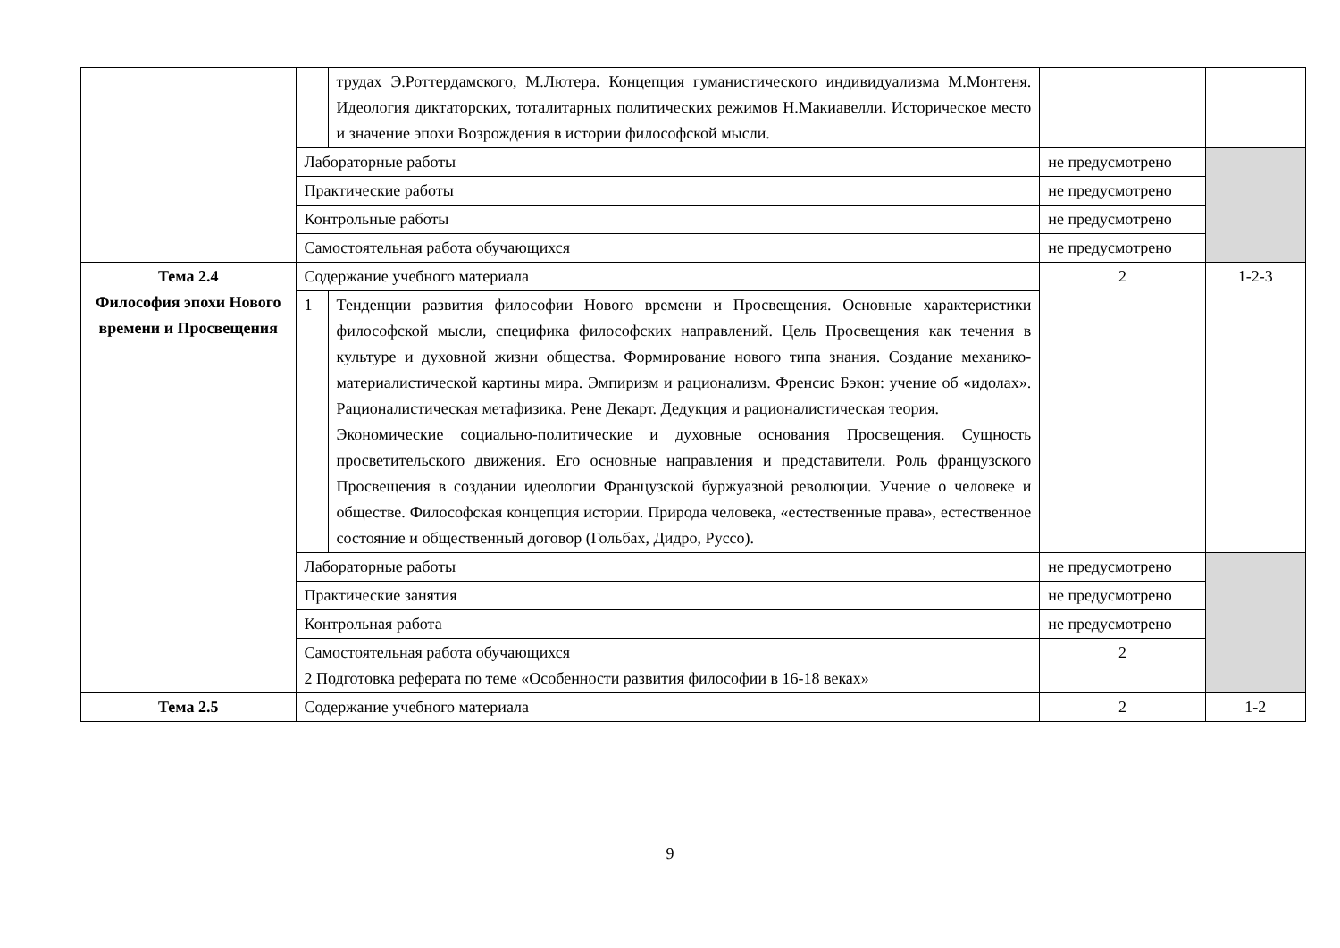| | | трудах Э.Роттердамского, М.Лютера. Концепция гуманистического индивидуализма М.Монтеня. Идеология диктаторских, тоталитарных политических режимов Н.Макиавелли. Историческое место и значение эпохи Возрождения в истории философской мысли. | | |
| | Лабораторные работы | | не предусмотрено | |
| | Практические работы | | не предусмотрено | |
| | Контрольные работы | | не предусмотрено | |
| | Самостоятельная работа обучающихся | | не предусмотрено | |
| Тема 2.4 Философия эпохи Нового времени и Просвещения | Содержание учебного материала | | 2 | 1-2-3 |
| | 1 | Тенденции развития философии Нового времени и Просвещения. Основные характеристики философской мысли, специфика философских направлений. Цель Просвещения как течения в культуре и духовной жизни общества. Формирование нового типа знания. Создание механико-материалистической картины мира. Эмпиризм и рационализм. Френсис Бэкон: учение об «идолах». Рационалистическая метафизика. Рене Декарт. Дедукция и рационалистическая теория. Экономические социально-политические и духовные основания Просвещения. Сущность просветительского движения. Его основные направления и представители. Роль французского Просвещения в создании идеологии Французской буржуазной революции. Учение о человеке и обществе. Философская концепция истории. Природа человека, «естественные права», естественное состояние и общественный договор (Гольбах, Дидро, Руссо). | | |
| | Лабораторные работы | | не предусмотрено | |
| | Практические занятия | | не предусмотрено | |
| | Контрольная работа | | не предусмотрено | |
| | Самостоятельная работа обучающихся 2 Подготовка реферата по теме «Особенности развития философии в 16-18 веках» | | 2 | |
| Тема 2.5 | Содержание учебного материала | | 2 | 1-2 |
9